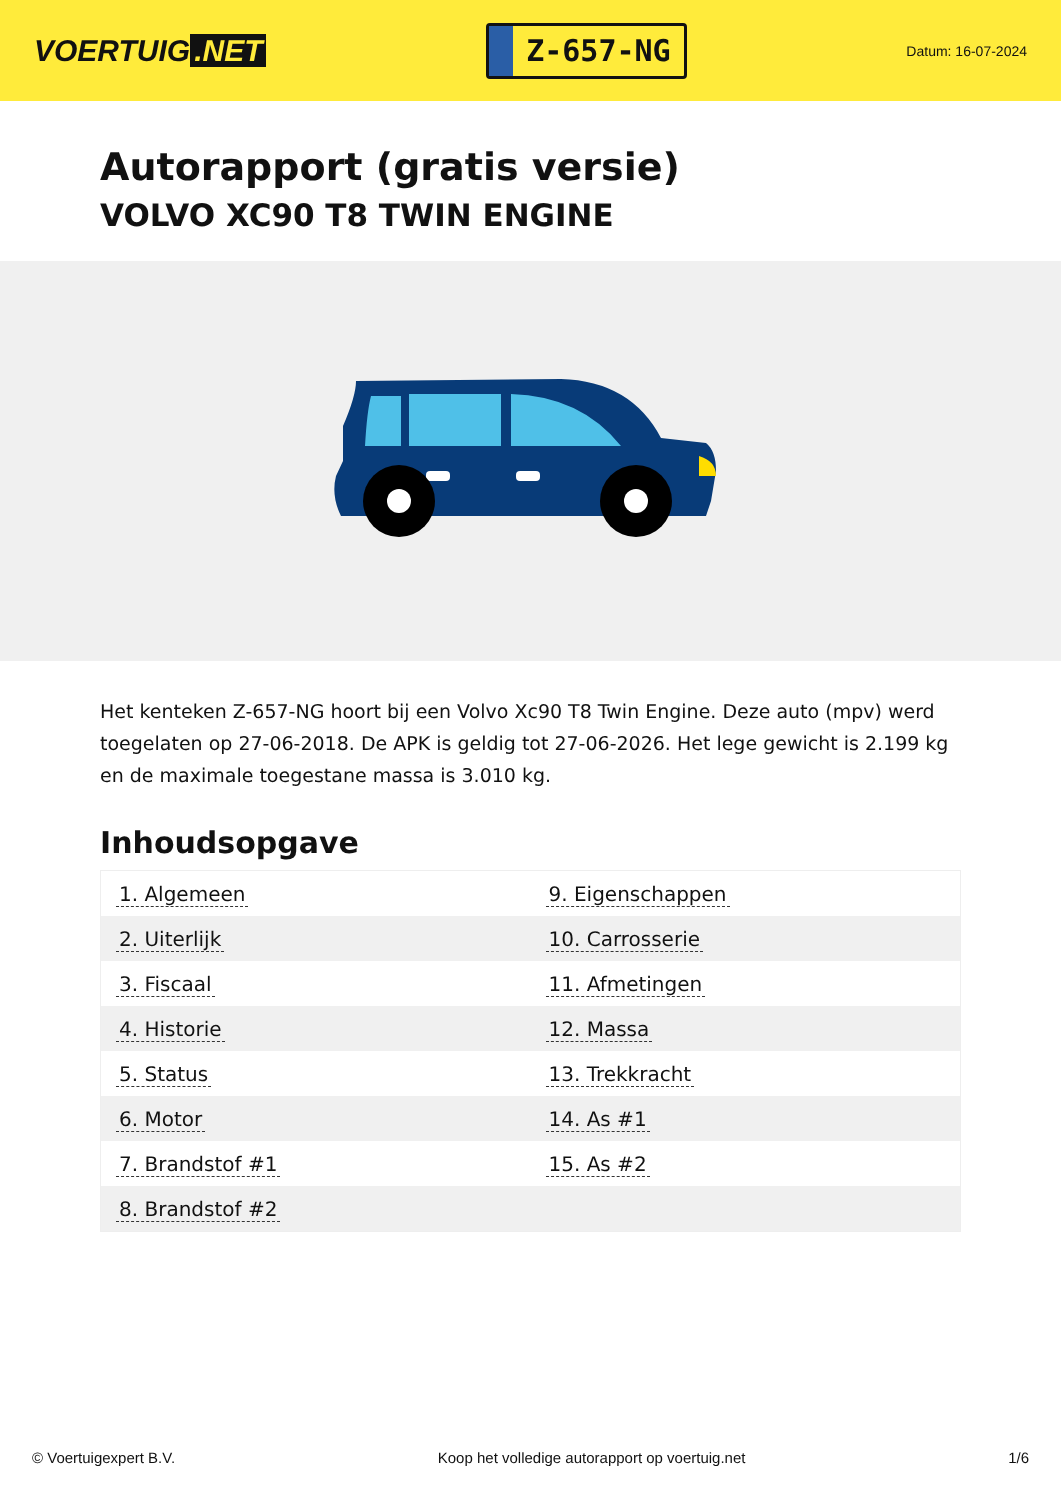VOERTUIG.NET
Z-657-NG
Datum: 16-07-2024
Autorapport (gratis versie)
VOLVO XC90 T8 TWIN ENGINE
Het kenteken Z-657-NG hoort bij een Volvo Xc90 T8 Twin Engine. Deze auto (mpv) werd toegelaten op 27-06-2018. De APK is geldig tot 27-06-2026. Het lege gewicht is 2.199 kg en de maximale toegestane massa is 3.010 kg.
Inhoudsopgave
| 1. Algemeen | 9. Eigenschappen |
| 2. Uiterlijk | 10. Carrosserie |
| 3. Fiscaal | 11. Afmetingen |
| 4. Historie | 12. Massa |
| 5. Status | 13. Trekkracht |
| 6. Motor | 14. As #1 |
| 7. Brandstof #1 | 15. As #2 |
| 8. Brandstof #2 | |
© Voertuigexpert B.V. Koop het volledige autorapport op voertuig.net 1/6